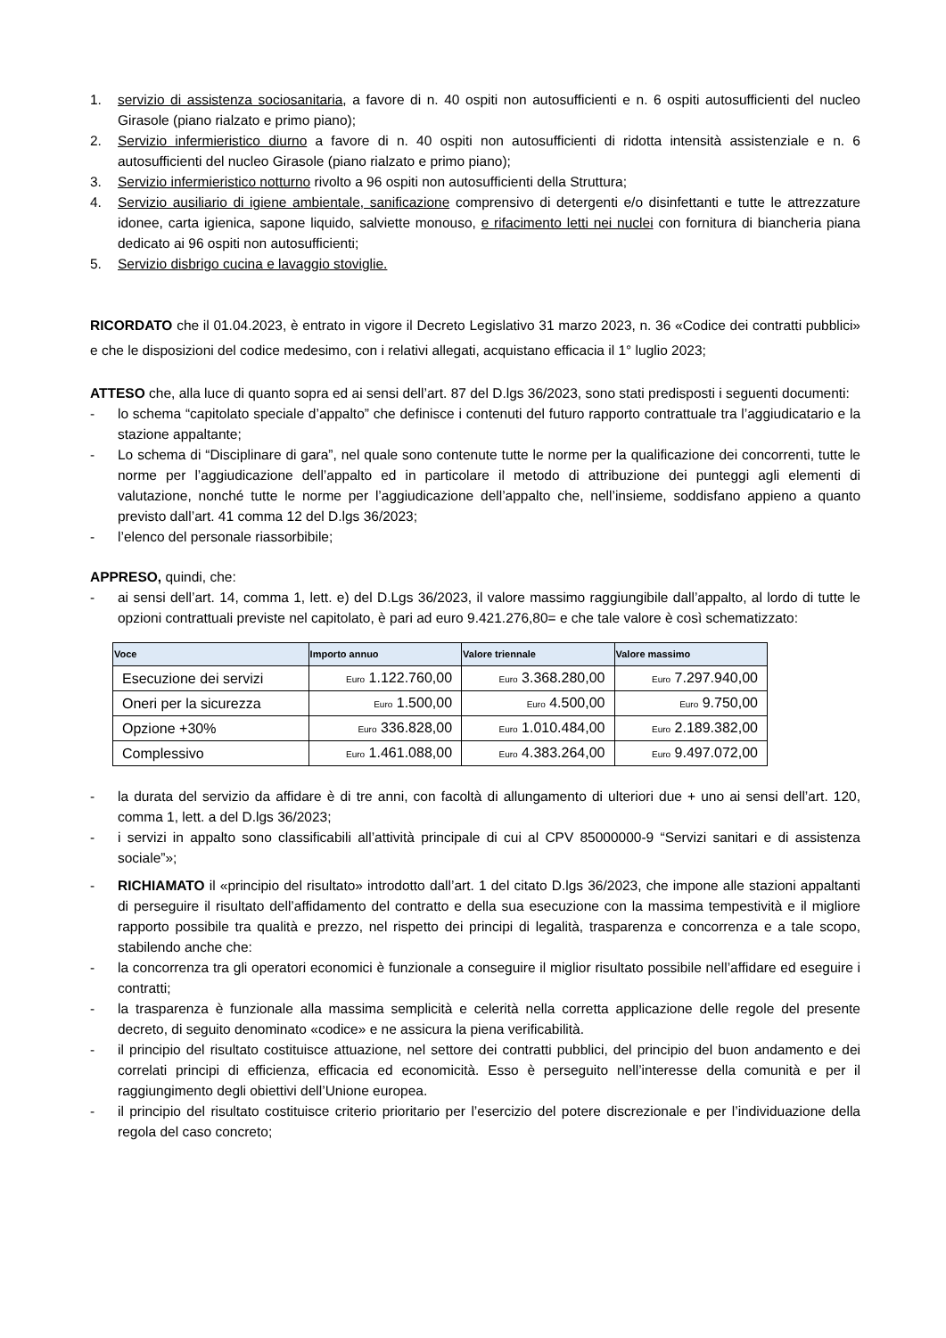1. servizio di assistenza sociosanitaria, a favore di n. 40 ospiti non autosufficienti e n. 6 ospiti autosufficienti del nucleo Girasole (piano rialzato e primo piano);
2. Servizio infermieristico diurno a favore di n. 40 ospiti non autosufficienti di ridotta intensità assistenziale e n. 6 autosufficienti del nucleo Girasole (piano rialzato e primo piano);
3. Servizio infermieristico notturno rivolto a 96 ospiti non autosufficienti della Struttura;
4. Servizio ausiliario di igiene ambientale, sanificazione comprensivo di detergenti e/o disinfettanti e tutte le attrezzature idonee, carta igienica, sapone liquido, salviette monouso, e rifacimento letti nei nuclei con fornitura di biancheria piana dedicato ai 96 ospiti non autosufficienti;
5. Servizio disbrigo cucina e lavaggio stoviglie.
RICORDATO che il 01.04.2023, è entrato in vigore il Decreto Legislativo 31 marzo 2023, n. 36 «Codice dei contratti pubblici» e che le disposizioni del codice medesimo, con i relativi allegati, acquistano efficacia il 1° luglio 2023;
ATTESO che, alla luce di quanto sopra ed ai sensi dell’art. 87 del D.lgs 36/2023, sono stati predisposti i seguenti documenti:
- lo schema “capitolato speciale d’appalto” che definisce i contenuti del futuro rapporto contrattuale tra l’aggiudicatario e la stazione appaltante;
- Lo schema di “Disciplinare di gara”, nel quale sono contenute tutte le norme per la qualificazione dei concorrenti, tutte le norme per l’aggiudicazione dell’appalto ed in particolare il metodo di attribuzione dei punteggi agli elementi di valutazione, nonché tutte le norme per l’aggiudicazione dell’appalto che, nell’insieme, soddisfano appieno a quanto previsto dall’art. 41 comma 12 del D.lgs 36/2023;
- l’elenco del personale riassorbibile;
APPRESO, quindi, che:
- ai sensi dell’art. 14, comma 1, lett. e) del D.Lgs 36/2023, il valore massimo raggiungibile dall’appalto, al lordo di tutte le opzioni contrattuali previste nel capitolato, è pari ad euro 9.421.276,80= e che tale valore è così schematizzato:
| Voce | Importo annuo | Valore triennale | Valore massimo |
| --- | --- | --- | --- |
| Esecuzione dei servizi | Euro 1.122.760,00 | Euro 3.368.280,00 | Euro 7.297.940,00 |
| Oneri per la sicurezza | Euro 1.500,00 | Euro 4.500,00 | Euro 9.750,00 |
| Opzione +30% | Euro 336.828,00 | Euro 1.010.484,00 | Euro 2.189.382,00 |
| Complessivo | Euro 1.461.088,00 | Euro 4.383.264,00 | Euro 9.497.072,00 |
- la durata del servizio da affidare è di tre anni, con facoltà di allungamento di ulteriori due + uno ai sensi dell’art. 120, comma 1, lett. a del D.lgs 36/2023;
- i servizi in appalto sono classificabili all’attività principale di cui al CPV 85000000-9 “Servizi sanitari e di assistenza sociale”»;
- RICHIAMATO il «principio del risultato» introdotto dall’art. 1 del citato D.lgs 36/2023, che impone alle stazioni appaltanti di perseguire il risultato dell’affidamento del contratto e della sua esecuzione con la massima tempestività e il migliore rapporto possibile tra qualità e prezzo, nel rispetto dei principi di legalità, trasparenza e concorrenza e a tale scopo, stabilendo anche che:
- la concorrenza tra gli operatori economici è funzionale a conseguire il miglior risultato possibile nell’affidare ed eseguire i contratti;
- la trasparenza è funzionale alla massima semplicità e celerità nella corretta applicazione delle regole del presente decreto, di seguito denominato «codice» e ne assicura la piena verificabilità.
- il principio del risultato costituisce attuazione, nel settore dei contratti pubblici, del principio del buon andamento e dei correlati principi di efficienza, efficacia ed economicità. Esso è perseguito nell’interesse della comunità e per il raggiungimento degli obiettivi dell’Unione europea.
- il principio del risultato costituisce criterio prioritario per l’esercizio del potere discrezionale e per l’individuazione della regola del caso concreto;